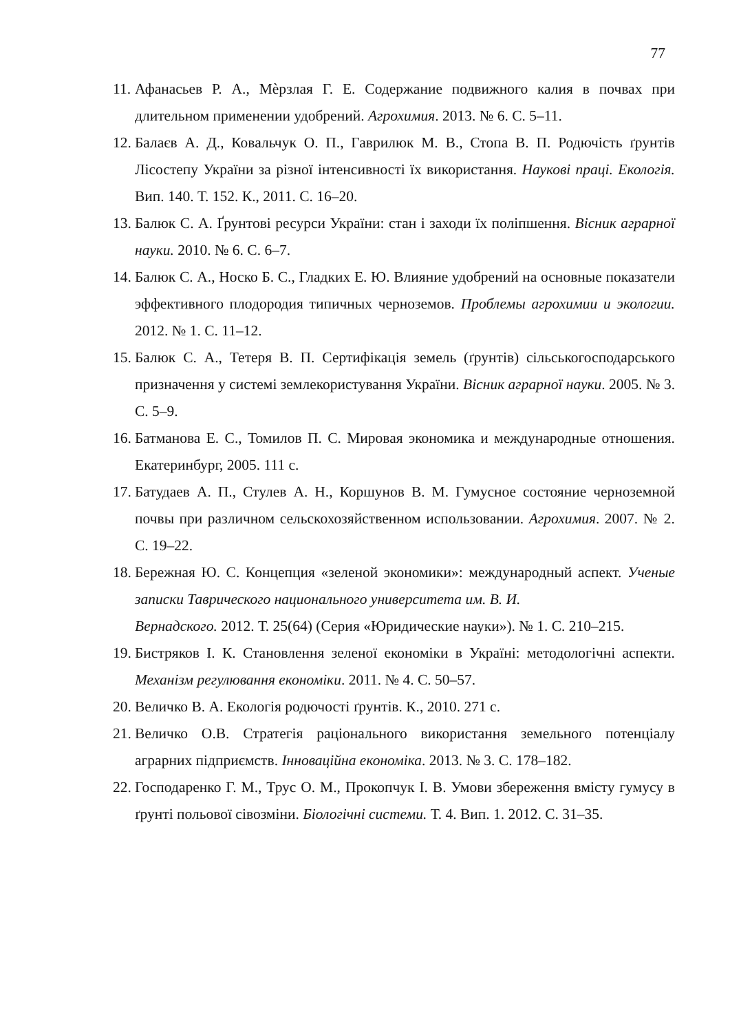77
11. Афанасьев Р. А., Мѐрзлая Г. Е. Содержание подвижного калия в почвах при длительном применении удобрений. Агрохимия. 2013. № 6. С. 5–11.
12. Балаєв А. Д., Ковальчук О. П., Гаврилюк М. В., Стопа В. П. Родючість ґрунтів Лісостепу України за різної інтенсивності їх використання. Наукові праці. Екологія. Вип. 140. Т. 152. К., 2011. С. 16–20.
13. Балюк С. А. Ґрунтові ресурси України: стан і заходи їх поліпшення. Вісник аграрної науки. 2010. № 6. С. 6–7.
14. Балюк С. А., Носко Б. С., Гладких Е. Ю. Влияние удобрений на основные показатели эффективного плодородия типичных черноземов. Проблемы агрохимии и экологии. 2012. № 1. С. 11–12.
15. Балюк С. А., Тетеря В. П. Сертифікація земель (ґрунтів) сільськогосподарського призначення у системі землекористування України. Вісник аграрної науки. 2005. № 3. С. 5–9.
16. Батманова Е. С., Томилов П. С. Мировая экономика и международные отношения. Екатеринбург, 2005. 111 с.
17. Батудаев А. П., Стулев А. Н., Коршунов В. М. Гумусное состояние черноземной почвы при различном сельскохозяйственном использовании. Агрохимия. 2007. № 2. С. 19–22.
18. Бережная Ю. С. Концепция «зеленой экономики»: международный аспект. Ученые записки Таврического национального университета им. В. И.
Вернадского. 2012. Т. 25(64) (Серия «Юридические науки»). № 1. С. 210–215.
19. Бистряков І. К. Становлення зеленої економіки в Україні: методологічні аспекти. Механізм регулювання економіки. 2011. № 4. С. 50–57.
20. Величко В. А. Екологія родючості ґрунтів. К., 2010. 271 с.
21. Величко О.В. Стратегія раціонального використання земельного потенціалу аграрних підприємств. Інноваційна економіка. 2013. № 3. С. 178–182.
22. Господаренко Г. М., Трус О. М., Прокопчук І. В. Умови збереження вмісту гумусу в ґрунті польової сівозміни. Біологічні системи. Т. 4. Вип. 1. 2012. С. 31–35.